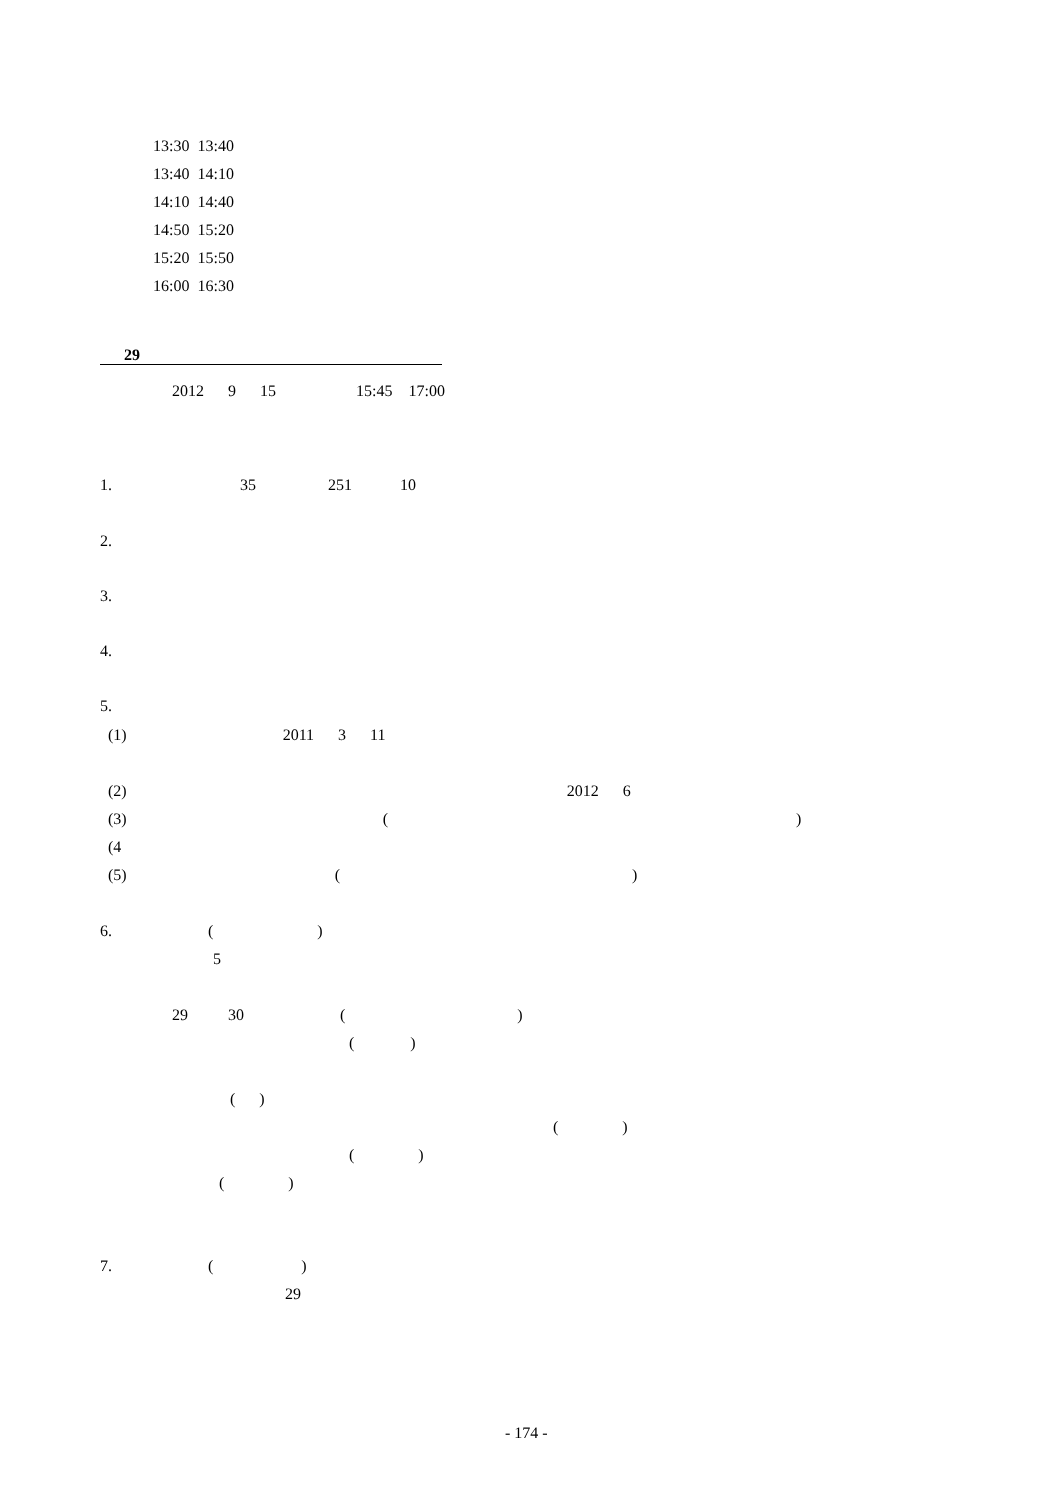13:30 13:40 13:40 14:10 14:10 14:40 14:50 15:20 15:20 15:50 16:00 16:30
29
2012 9 15 15:45 17:00
1. 35 251 10
2.
3.
4.
5.
(1) 2011 3 11
(2) 2012 6
(3) ( )
(4
(5) ( )
6. ( )
5
29 30 ( )
( )
( )
( )
( )
( )
7. ( )
29
- 174 -